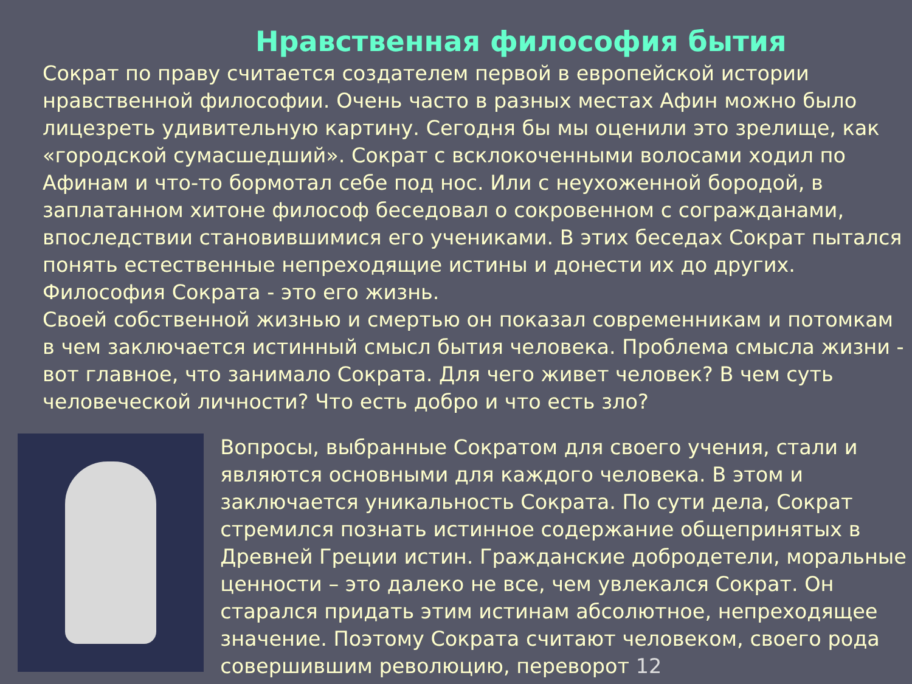Нравственная философия бытия
Сократ по праву считается создателем первой в европейской истории нравственной философии. Очень часто в разных местах Афин можно было лицезреть удивительную картину. Сегодня бы мы оценили это зрелище, как «городской сумасшедший». Сократ с всклокоченными волосами ходил по Афинам и что-то бормотал себе под нос. Или с неухоженной бородой, в заплатанном хитоне философ беседовал о сокровенном с согражданами, впоследствии становившимися его учениками. В этих беседах Сократ пытался понять естественные непреходящие истины и донести их до других. Философия Сократа - это его жизнь.
Своей собственной жизнью и смертью он показал современникам и потомкам в чем заключается истинный смысл бытия человека. Проблема смысла жизни - вот главное, что занимало Сократа. Для чего живет человек? В чем суть человеческой личности? Что есть добро и что есть зло?
Вопросы, выбранные Сократом для своего учения, стали и являются основными для каждого человека. В этом и заключается уникальность Сократа. По сути дела, Сократ стремился познать истинное содержание общепринятых в Древней Греции истин. Гражданские добродетели, моральные ценности – это далеко не все, чем увлекался Сократ. Он старался придать этим истинам абсолютное, непреходящее значение. Поэтому Сократа считают человеком, своего рода совершившим революцию, переворот 12